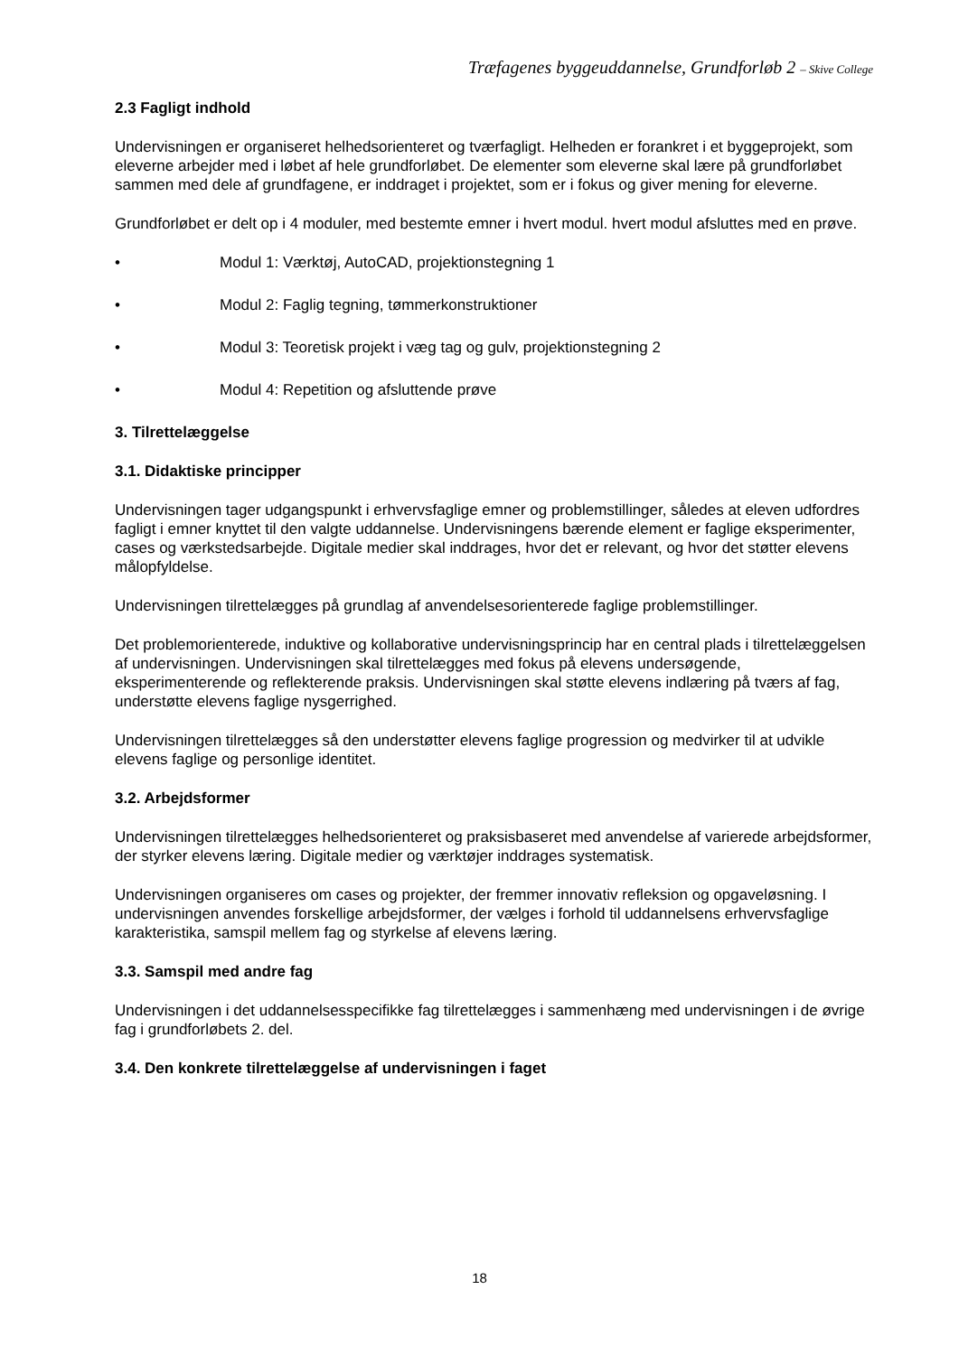Træfagenes byggeuddannelse, Grundforløb 2 – Skive College
2.3 Fagligt indhold
Undervisningen er organiseret helhedsorienteret og tværfagligt. Helheden er forankret i et byggeprojekt, som eleverne arbejder med i løbet af hele grundforløbet. De elementer som eleverne skal lære på grundforløbet sammen med dele af grundfagene, er inddraget i projektet, som er i fokus og giver mening for eleverne.
Grundforløbet er delt op i 4 moduler, med bestemte emner i hvert modul. hvert modul afsluttes med en prøve.
• Modul 1: Værktøj, AutoCAD, projektionstegning 1
• Modul 2: Faglig tegning, tømmerkonstruktioner
• Modul 3: Teoretisk projekt i væg tag og gulv, projektionstegning 2
• Modul 4: Repetition og afsluttende prøve
3. Tilrettelæggelse
3.1. Didaktiske principper
Undervisningen tager udgangspunkt i erhvervsfaglige emner og problemstillinger, således at eleven udfordres fagligt i emner knyttet til den valgte uddannelse. Undervisningens bærende element er faglige eksperimenter, cases og værkstedsarbejde. Digitale medier skal inddrages, hvor det er relevant, og hvor det støtter elevens målopfyldelse.
Undervisningen tilrettelægges på grundlag af anvendelsesorienterede faglige problemstillinger.
Det problemorienterede, induktive og kollaborative undervisningsprincip har en central plads i tilrettelæggelsen af undervisningen. Undervisningen skal tilrettelægges med fokus på elevens undersøgende, eksperimenterende og reflekterende praksis. Undervisningen skal støtte elevens indlæring på tværs af fag, understøtte elevens faglige nysgerrighed.
Undervisningen tilrettelægges så den understøtter elevens faglige progression og medvirker til at udvikle elevens faglige og personlige identitet.
3.2. Arbejdsformer
Undervisningen tilrettelægges helhedsorienteret og praksisbaseret med anvendelse af varierede arbejdsformer, der styrker elevens læring. Digitale medier og værktøjer inddrages systematisk.
Undervisningen organiseres om cases og projekter, der fremmer innovativ refleksion og opgaveløsning. I undervisningen anvendes forskellige arbejdsformer, der vælges i forhold til uddannelsens erhvervsfaglige karakteristika, samspil mellem fag og styrkelse af elevens læring.
3.3. Samspil med andre fag
Undervisningen i det uddannelsesspecifikke fag tilrettelægges i sammenhæng med undervisningen i de øvrige fag i grundforløbets 2. del.
3.4. Den konkrete tilrettelæggelse af undervisningen i faget
18